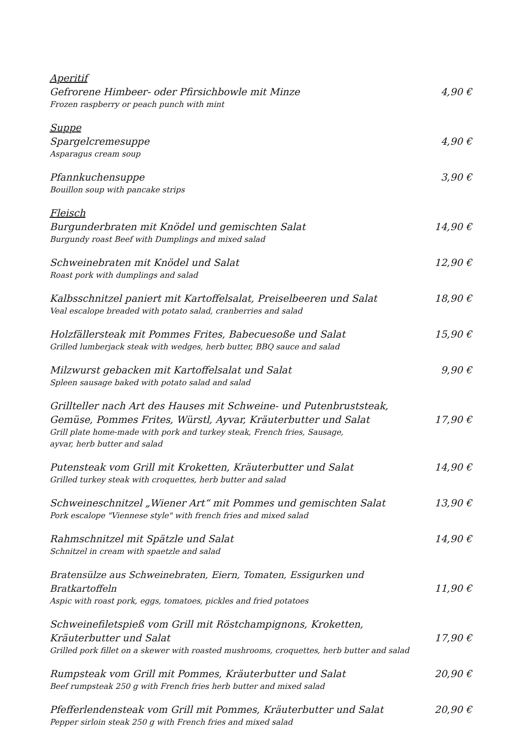Aperitif
Gefrorene Himbeer- oder Pfirsichbowle mit Minze 4,90 €
Frozen raspberry or peach punch with mint
Suppe
Spargelcremesuppe 4,90 €
Asparagus cream soup
Pfannkuchensuppe 3,90 €
Bouillon soup with pancake strips
Fleisch
Burgunderbraten mit Knödel und gemischten Salat 14,90 €
Burgundy roast Beef with Dumplings and mixed salad
Schweinebraten mit Knödel und Salat 12,90 €
Roast pork with dumplings and salad
Kalbsschnitzel paniert mit Kartoffelsalat, Preiselbeeren und Salat 18,90 €
Veal escalope breaded with potato salad, cranberries and salad
Holzfällersteak mit Pommes Frites, Babecuesoße und Salat 15,90 €
Grilled lumberjack steak with wedges, herb butter, BBQ sauce and salad
Milzwurst gebacken mit Kartoffelsalat und Salat 9,90 €
Spleen sausage baked with potato salad and salad
Grillteller nach Art des Hauses mit Schweine- und Putenbruststeak,
Gemüse, Pommes Frites, Würstl, Ayvar, Kräuterbutter und Salat 17,90 €
Grill plate home-made with pork and turkey steak, French fries, Sausage,
ayvar, herb butter and salad
Putensteak vom Grill mit Kroketten, Kräuterbutter und Salat 14,90 €
Grilled turkey steak with croquettes, herb butter and salad
Schweineschnitzel „Wiener Art“ mit Pommes und gemischten Salat 13,90 €
Pork escalope "Viennese style" with french fries and mixed salad
Rahmschnitzel mit Spätzle und Salat 14,90 €
Schnitzel in cream with spaetzle and salad
Bratensülze aus Schweinebraten, Eiern, Tomaten, Essigurken und Bratkartoffeln 11,90 €
Aspic with roast pork, eggs, tomatoes, pickles and fried potatoes
Schweinefiletspieß vom Grill mit Röstchampignons, Kroketten,
Kräuterbutter und Salat 17,90 €
Grilled pork fillet on a skewer with roasted mushrooms, croquettes, herb butter and salad
Rumpsteak vom Grill mit Pommes, Kräuterbutter und Salat 20,90 €
Beef rumpsteak 250 g with French fries herb butter and mixed salad
Pfefferlendensteak vom Grill mit Pommes, Kräuterbutter und Salat 20,90 €
Pepper sirloin steak 250 g with French fries and mixed salad